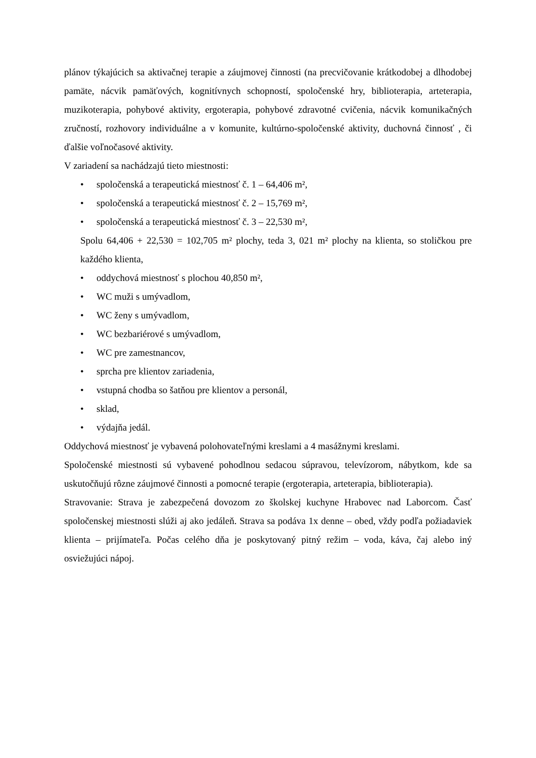plánov týkajúcich sa aktivačnej terapie a záujmovej činnosti (na precvičovanie krátkodobej a dlhodobej pamäte, nácvik pamäťových, kognitívnych schopností, spoločenské hry, biblioterapia, arteterapia, muzikoterapia, pohybové aktivity, ergoterapia, pohybové zdravotné cvičenia, nácvik komunikačných zručností, rozhovory individuálne a v komunite, kultúrno-spoločenské aktivity, duchovná činnosť , či ďalšie voľnočasové aktivity.
V zariadení sa nachádzajú tieto miestnosti:
• spoločenská a terapeutická miestnosť č. 1 – 64,406 m²,
• spoločenská a terapeutická miestnosť č. 2 – 15,769 m²,
• spoločenská a terapeutická miestnosť č. 3 – 22,530 m²,
Spolu 64,406 + 22,530 = 102,705 m² plochy, teda 3, 021 m² plochy na klienta, so stoličkou pre každého klienta,
• oddychová miestnosť s plochou 40,850 m²,
• WC muži s umývadlom,
• WC ženy s umývadlom,
• WC bezbariérové s umývadlom,
• WC pre zamestnancov,
• sprcha pre klientov zariadenia,
• vstupná chodba so šatňou pre klientov a personál,
• sklad,
• výdajňa jedál.
Oddychová miestnosť je vybavená polohovateľnými kreslami a 4 masážnymi kreslami.
Spoločenské miestnosti sú vybavené pohodlnou sedacou súpravou, televízorom, nábytkom, kde sa uskutočňujú rôzne záujmové činnosti a pomocné terapie (ergoterapia, arteterapia, biblioterapia).
Stravovanie: Strava je zabezpečená dovozom zo školskej kuchyne Hrabovec nad Laborcom. Časť spoločenskej miestnosti slúži aj ako jedáleň. Strava sa podáva 1x denne – obed, vždy podľa požiadaviek klienta – prijímateľa. Počas celého dňa je poskytovaný pitný režim – voda, káva, čaj alebo iný osviežujúci nápoj.